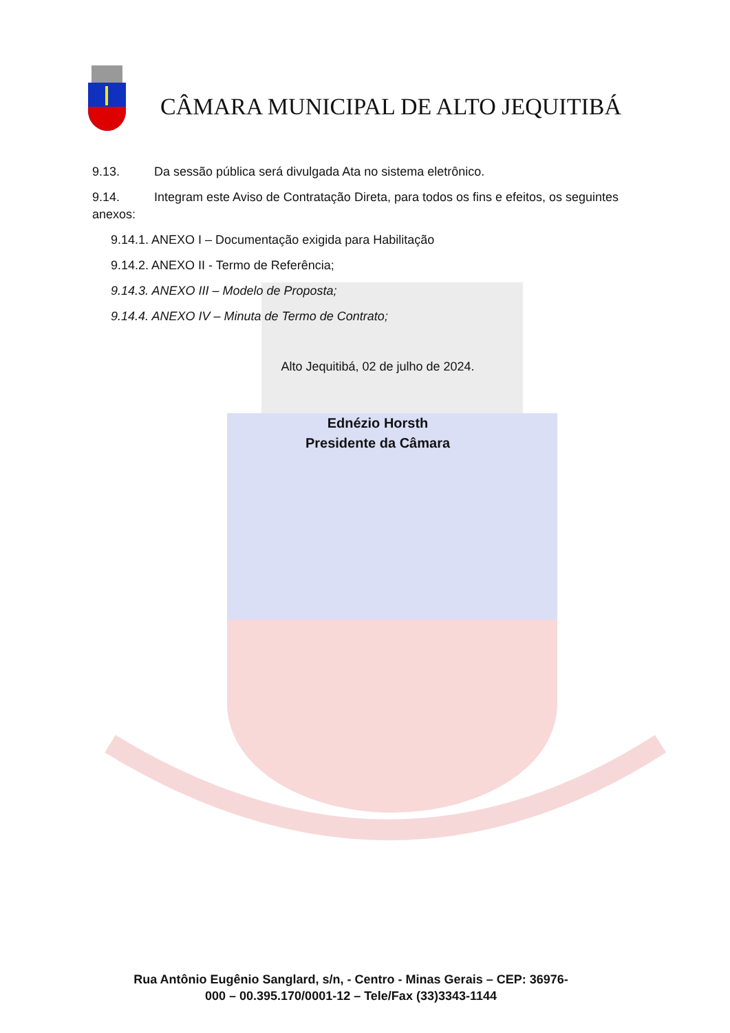CÂMARA MUNICIPAL DE ALTO JEQUITIBÁ
9.13. Da sessão pública será divulgada Ata no sistema eletrônico.
9.14. Integram este Aviso de Contratação Direta, para todos os fins e efeitos, os seguintes anexos:
9.14.1. ANEXO I – Documentação exigida para Habilitação
9.14.2. ANEXO II - Termo de Referência;
9.14.3. ANEXO III – Modelo de Proposta;
9.14.4. ANEXO IV – Minuta de Termo de Contrato;
Alto Jequitibá, 02 de julho de 2024.
Ednézio Horsth
Presidente da Câmara
Rua Antônio Eugênio Sanglard, s/n, - Centro - Minas Gerais – CEP: 36976-000 – 00.395.170/0001-12 – Tele/Fax (33)3343-1144